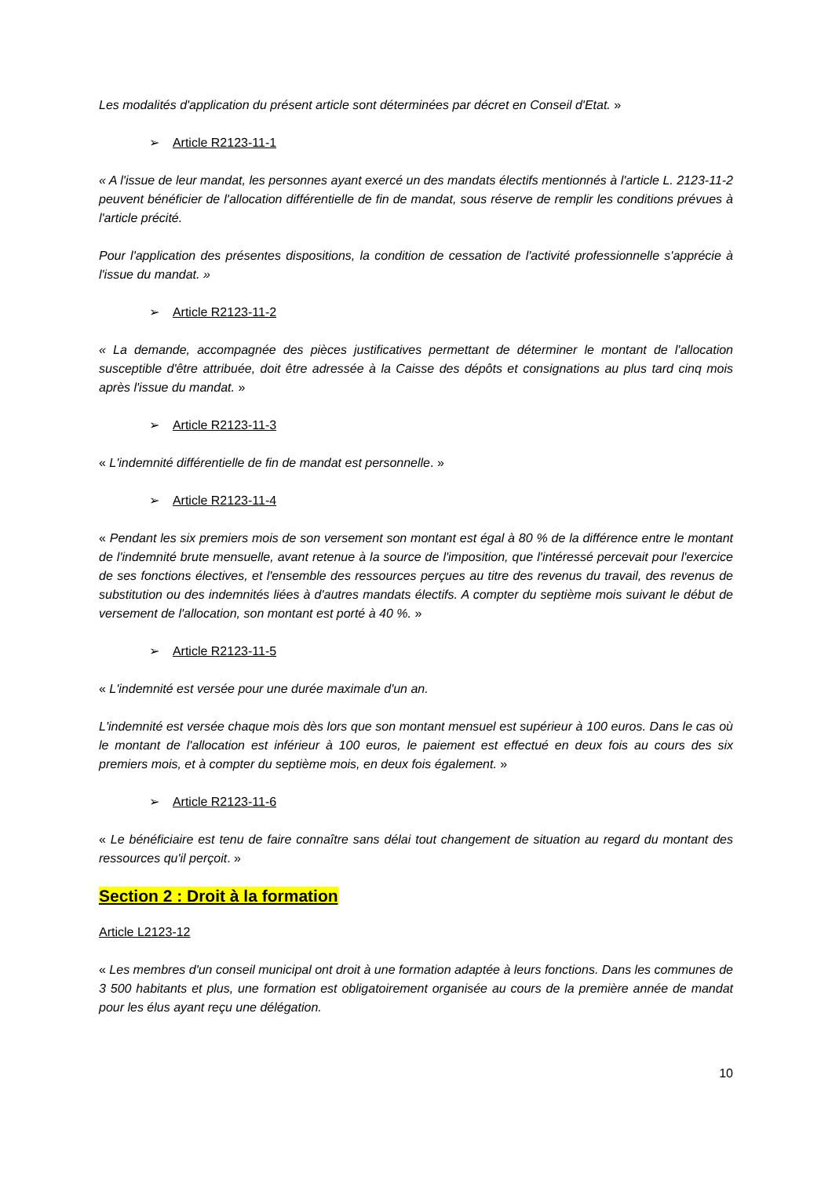Les modalités d'application du présent article sont déterminées par décret en Conseil d'Etat. »
➢ Article R2123-11-1
« A l'issue de leur mandat, les personnes ayant exercé un des mandats électifs mentionnés à l'article L. 2123-11-2 peuvent bénéficier de l'allocation différentielle de fin de mandat, sous réserve de remplir les conditions prévues à l'article précité.
Pour l'application des présentes dispositions, la condition de cessation de l'activité professionnelle s'apprécie à l'issue du mandat. »
➢ Article R2123-11-2
« La demande, accompagnée des pièces justificatives permettant de déterminer le montant de l'allocation susceptible d'être attribuée, doit être adressée à la Caisse des dépôts et consignations au plus tard cinq mois après l'issue du mandat. »
➢ Article R2123-11-3
« L'indemnité différentielle de fin de mandat est personnelle. »
➢ Article R2123-11-4
« Pendant les six premiers mois de son versement son montant est égal à 80 % de la différence entre le montant de l'indemnité brute mensuelle, avant retenue à la source de l'imposition, que l'intéressé percevait pour l'exercice de ses fonctions électives, et l'ensemble des ressources perçues au titre des revenus du travail, des revenus de substitution ou des indemnités liées à d'autres mandats électifs. A compter du septième mois suivant le début de versement de l'allocation, son montant est porté à 40 %. »
➢ Article R2123-11-5
« L'indemnité est versée pour une durée maximale d'un an.
L'indemnité est versée chaque mois dès lors que son montant mensuel est supérieur à 100 euros. Dans le cas où le montant de l'allocation est inférieur à 100 euros, le paiement est effectué en deux fois au cours des six premiers mois, et à compter du septième mois, en deux fois également. »
➢ Article R2123-11-6
« Le bénéficiaire est tenu de faire connaître sans délai tout changement de situation au regard du montant des ressources qu'il perçoit. »
Section 2 : Droit à la formation
Article L2123-12
« Les membres d'un conseil municipal ont droit à une formation adaptée à leurs fonctions. Dans les communes de 3 500 habitants et plus, une formation est obligatoirement organisée au cours de la première année de mandat pour les élus ayant reçu une délégation.
10